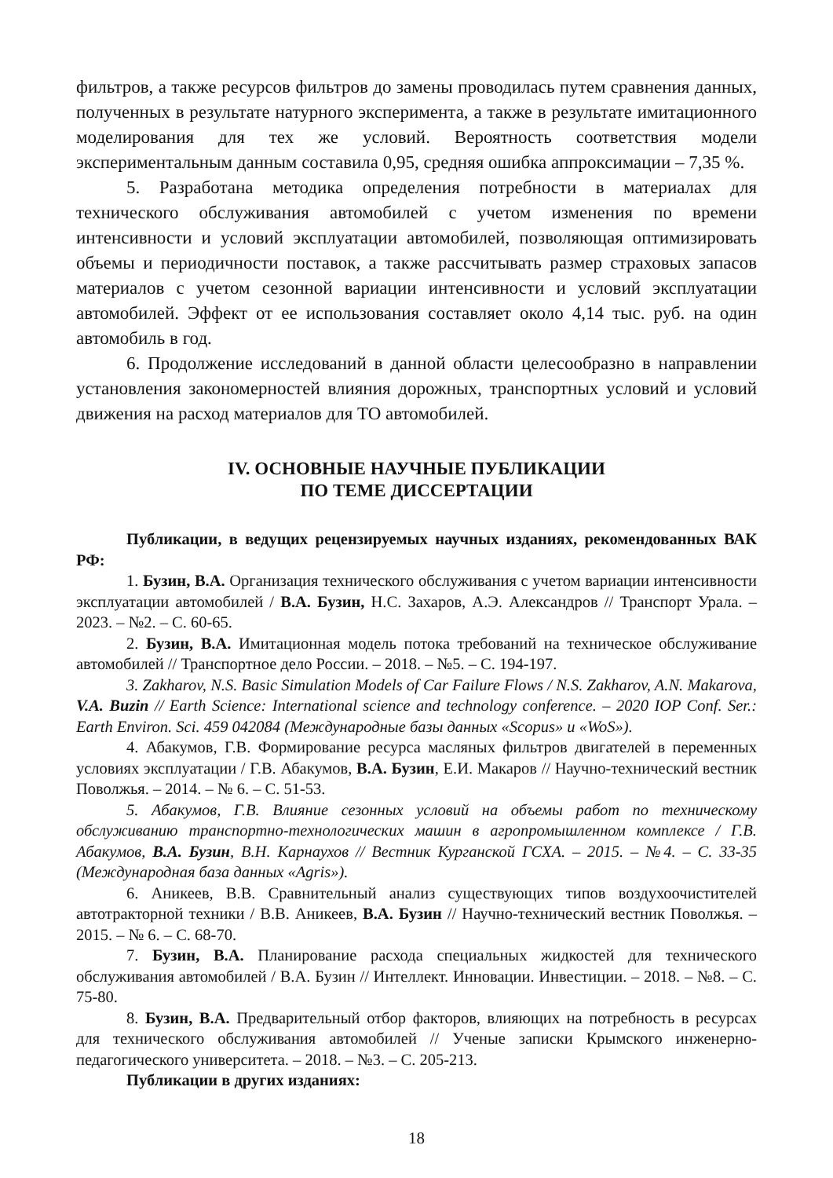фильтров, а также ресурсов фильтров до замены проводилась путем сравнения данных, полученных в результате натурного эксперимента, а также в результате имитационного моделирования для тех же условий. Вероятность соответствия модели экспериментальным данным составила 0,95, средняя ошибка аппроксимации – 7,35 %.
5. Разработана методика определения потребности в материалах для технического обслуживания автомобилей с учетом изменения по времени интенсивности и условий эксплуатации автомобилей, позволяющая оптимизировать объемы и периодичности поставок, а также рассчитывать размер страховых запасов материалов с учетом сезонной вариации интенсивности и условий эксплуатации автомобилей. Эффект от ее использования составляет около 4,14 тыс. руб. на один автомобиль в год.
6. Продолжение исследований в данной области целесообразно в направлении установления закономерностей влияния дорожных, транспортных условий и условий движения на расход материалов для ТО автомобилей.
IV. ОСНОВНЫЕ НАУЧНЫЕ ПУБЛИКАЦИИ
ПО ТЕМЕ ДИССЕРТАЦИИ
Публикации, в ведущих рецензируемых научных изданиях, рекомендованных ВАК РФ:
1. Бузин, В.А. Организация технического обслуживания с учетом вариации интенсивности эксплуатации автомобилей / В.А. Бузин, Н.С. Захаров, А.Э. Александров // Транспорт Урала. – 2023. – №2. – С. 60-65.
2. Бузин, В.А. Имитационная модель потока требований на техническое обслуживание автомобилей // Транспортное дело России. – 2018. – №5. – С. 194-197.
3. Zakharov, N.S. Basic Simulation Models of Car Failure Flows / N.S. Zakharov, A.N. Makarova, V.A. Buzin // Earth Science: International science and technology conference. – 2020 IOP Conf. Ser.: Earth Environ. Sci. 459 042084 (Международные базы данных «Scopus» и «WoS»).
4. Абакумов, Г.В. Формирование ресурса масляных фильтров двигателей в переменных условиях эксплуатации / Г.В. Абакумов, В.А. Бузин, Е.И. Макаров // Научно-технический вестник Поволжья. – 2014. – № 6. – С. 51-53.
5. Абакумов, Г.В. Влияние сезонных условий на объемы работ по техническому обслуживанию транспортно-технологических машин в агропромышленном комплексе / Г.В. Абакумов, В.А. Бузин, В.Н. Карнаухов // Вестник Курганской ГСХА. – 2015. – №4. – С. 33-35 (Международная база данных «Agris»).
6. Аникеев, В.В. Сравнительный анализ существующих типов воздухоочистителей автотракторной техники / В.В. Аникеев, В.А. Бузин // Научно-технический вестник Поволжья. – 2015. – № 6. – С. 68-70.
7. Бузин, В.А. Планирование расхода специальных жидкостей для технического обслуживания автомобилей / В.А. Бузин // Интеллект. Инновации. Инвестиции. – 2018. – №8. – С. 75-80.
8. Бузин, В.А. Предварительный отбор факторов, влияющих на потребность в ресурсах для технического обслуживания автомобилей // Ученые записки Крымского инженерно-педагогического университета. – 2018. – №3. – С. 205-213.
Публикации в других изданиях:
18